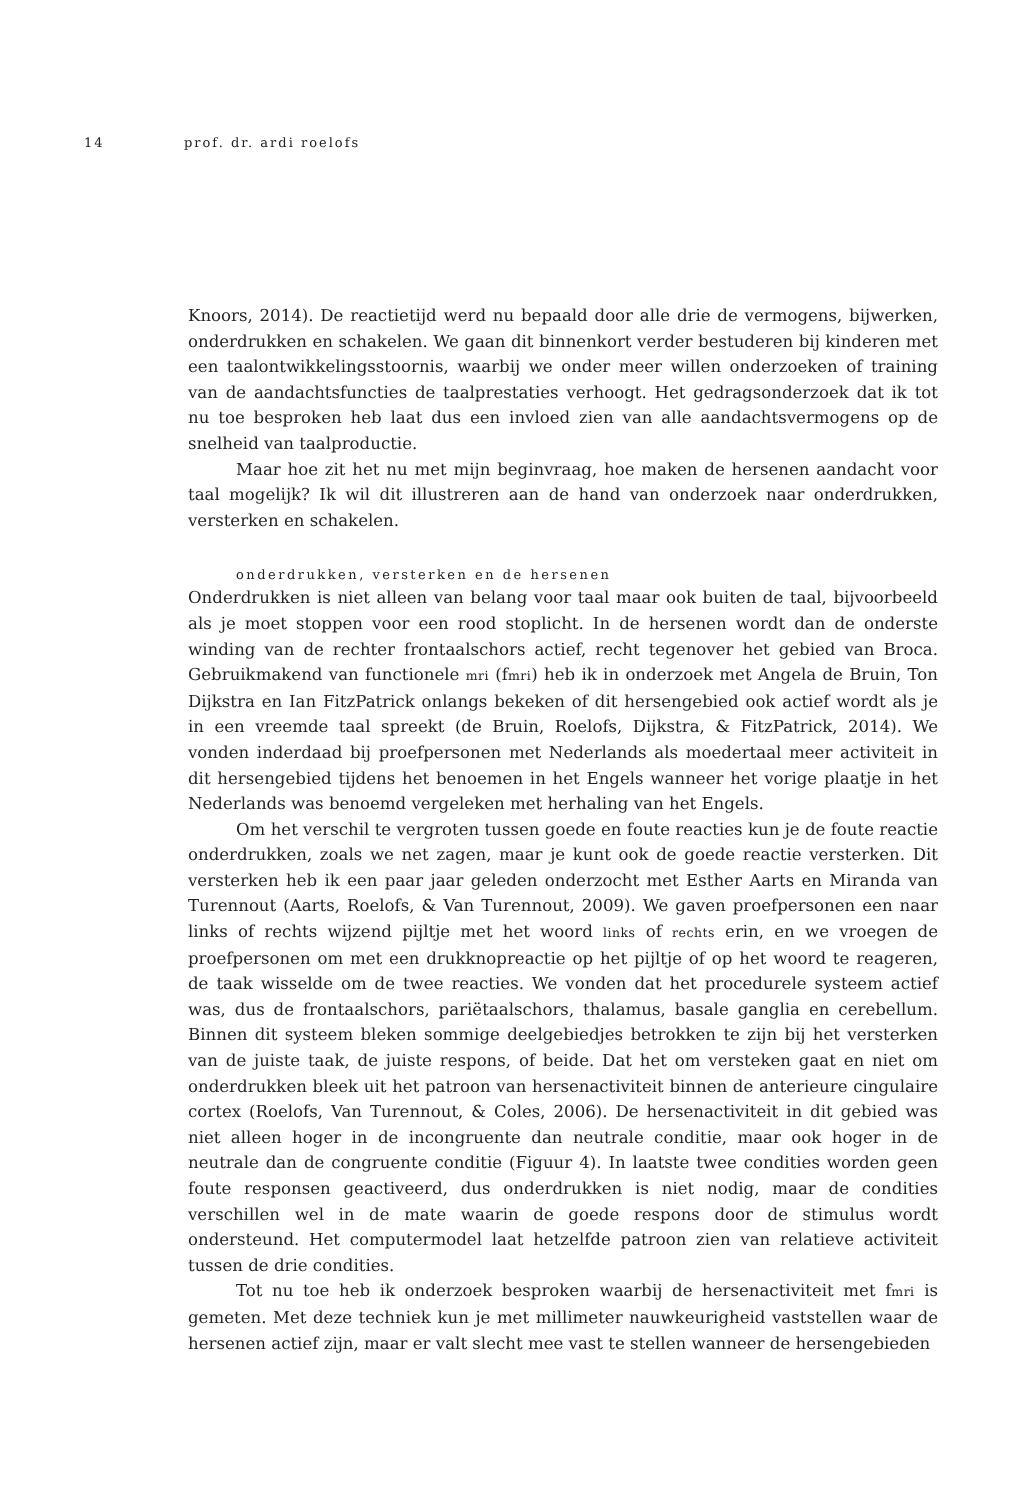14 prof. dr. ardi roelofs
Knoors, 2014). De reactietijd werd nu bepaald door alle drie de vermogens, bijwerken, onderdrukken en schakelen. We gaan dit binnenkort verder bestuderen bij kinderen met een taalontwikkelingsstoornis, waarbij we onder meer willen onderzoeken of training van de aandachtsfuncties de taalprestaties verhoogt. Het gedragsonderzoek dat ik tot nu toe besproken heb laat dus een invloed zien van alle aandachtsvermogens op de snelheid van taalproductie.
Maar hoe zit het nu met mijn beginvraag, hoe maken de hersenen aandacht voor taal mogelijk? Ik wil dit illustreren aan de hand van onderzoek naar onderdrukken, versterken en schakelen.
onderdrukken, versterken en de hersenen
Onderdrukken is niet alleen van belang voor taal maar ook buiten de taal, bijvoorbeeld als je moet stoppen voor een rood stoplicht. In de hersenen wordt dan de onderste winding van de rechter frontaalschors actief, recht tegenover het gebied van Broca. Gebruikmakend van functionele mri (fmri) heb ik in onderzoek met Angela de Bruin, Ton Dijkstra en Ian FitzPatrick onlangs bekeken of dit hersengebied ook actief wordt als je in een vreemde taal spreekt (de Bruin, Roelofs, Dijkstra, & FitzPatrick, 2014). We vonden inderdaad bij proefpersonen met Nederlands als moedertaal meer activiteit in dit hersengebied tijdens het benoemen in het Engels wanneer het vorige plaatje in het Nederlands was benoemd vergeleken met herhaling van het Engels.
Om het verschil te vergroten tussen goede en foute reacties kun je de foute reactie onderdrukken, zoals we net zagen, maar je kunt ook de goede reactie versterken. Dit versterken heb ik een paar jaar geleden onderzocht met Esther Aarts en Miranda van Turennout (Aarts, Roelofs, & Van Turennout, 2009). We gaven proefpersonen een naar links of rechts wijzend pijltje met het woord links of rechts erin, en we vroegen de proefpersonen om met een drukknopreactie op het pijltje of op het woord te reageren, de taak wisselde om de twee reacties. We vonden dat het procedurele systeem actief was, dus de frontaalschors, pariëtaalschors, thalamus, basale ganglia en cerebellum. Binnen dit systeem bleken sommige deelgebiedjes betrokken te zijn bij het versterken van de juiste taak, de juiste respons, of beide. Dat het om versteken gaat en niet om onderdrukken bleek uit het patroon van hersenactiviteit binnen de anterieure cingulaire cortex (Roelofs, Van Turennout, & Coles, 2006). De hersenactiviteit in dit gebied was niet alleen hoger in de incongruente dan neutrale conditie, maar ook hoger in de neutrale dan de congruente conditie (Figuur 4). In laatste twee condities worden geen foute responsen geactiveerd, dus onderdrukken is niet nodig, maar de condities verschillen wel in de mate waarin de goede respons door de stimulus wordt ondersteund. Het computermodel laat hetzelfde patroon zien van relatieve activiteit tussen de drie condities.
Tot nu toe heb ik onderzoek besproken waarbij de hersenactiviteit met fmri is gemeten. Met deze techniek kun je met millimeter nauwkeurigheid vaststellen waar de hersenen actief zijn, maar er valt slecht mee vast te stellen wanneer de hersengebieden